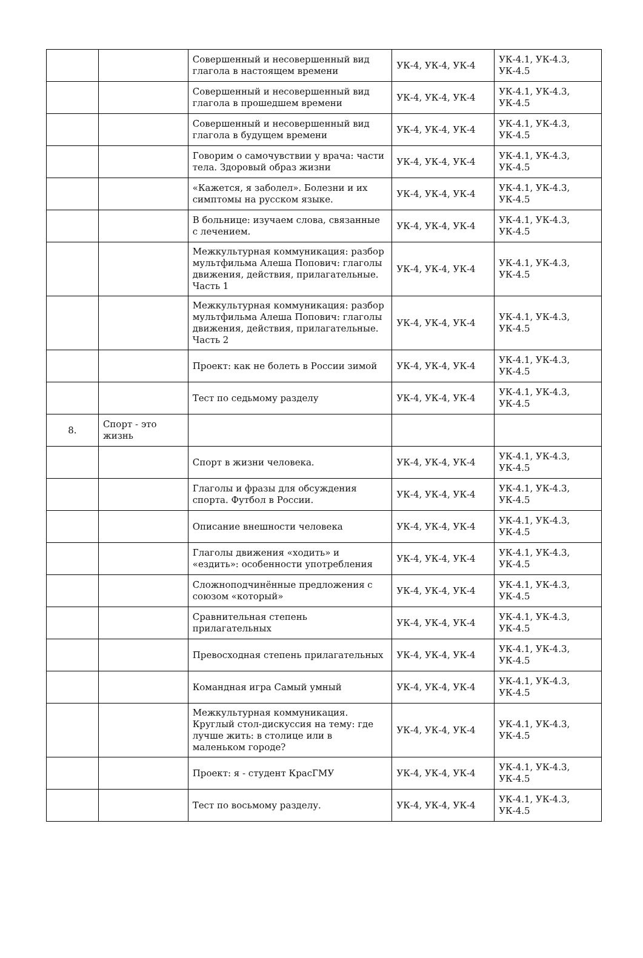| | | Совершенный и несовершенный вид глагола в настоящем времени | УК-4, УК-4, УК-4 | УК-4.1, УК-4.3, УК-4.5 |
| | | Совершенный и несовершенный вид глагола в прошедшем времени | УК-4, УК-4, УК-4 | УК-4.1, УК-4.3, УК-4.5 |
| | | Совершенный и несовершенный вид глагола в будущем времени | УК-4, УК-4, УК-4 | УК-4.1, УК-4.3, УК-4.5 |
| | | Говорим о самочувствии у врача: части тела. Здоровый образ жизни | УК-4, УК-4, УК-4 | УК-4.1, УК-4.3, УК-4.5 |
| | | «Кажется, я заболел». Болезни и их симптомы на русском языке. | УК-4, УК-4, УК-4 | УК-4.1, УК-4.3, УК-4.5 |
| | | В больнице: изучаем слова, связанные с лечением. | УК-4, УК-4, УК-4 | УК-4.1, УК-4.3, УК-4.5 |
| | | Межкультурная коммуникация: разбор мультфильма Алеша Попович: глаголы движения, действия, прилагательные. Часть 1 | УК-4, УК-4, УК-4 | УК-4.1, УК-4.3, УК-4.5 |
| | | Межкультурная коммуникация: разбор мультфильма Алеша Попович: глаголы движения, действия, прилагательные. Часть 2 | УК-4, УК-4, УК-4 | УК-4.1, УК-4.3, УК-4.5 |
| | | Проект: как не болеть в России зимой | УК-4, УК-4, УК-4 | УК-4.1, УК-4.3, УК-4.5 |
| | | Тест по седьмому разделу | УК-4, УК-4, УК-4 | УК-4.1, УК-4.3, УК-4.5 |
| 8. | Спорт - это жизнь | | | |
| | | Спорт в жизни человека. | УК-4, УК-4, УК-4 | УК-4.1, УК-4.3, УК-4.5 |
| | | Глаголы и фразы для обсуждения спорта. Футбол в России. | УК-4, УК-4, УК-4 | УК-4.1, УК-4.3, УК-4.5 |
| | | Описание внешности человека | УК-4, УК-4, УК-4 | УК-4.1, УК-4.3, УК-4.5 |
| | | Глаголы движения «ходить» и «ездить»: особенности употребления | УК-4, УК-4, УК-4 | УК-4.1, УК-4.3, УК-4.5 |
| | | Сложноподчинённые предложения с союзом «который» | УК-4, УК-4, УК-4 | УК-4.1, УК-4.3, УК-4.5 |
| | | Сравнительная степень прилагательных | УК-4, УК-4, УК-4 | УК-4.1, УК-4.3, УК-4.5 |
| | | Превосходная степень прилагательных | УК-4, УК-4, УК-4 | УК-4.1, УК-4.3, УК-4.5 |
| | | Командная игра Самый умный | УК-4, УК-4, УК-4 | УК-4.1, УК-4.3, УК-4.5 |
| | | Межкультурная коммуникация. Круглый стол-дискуссия на тему: где лучше жить: в столице или в маленьком городе? | УК-4, УК-4, УК-4 | УК-4.1, УК-4.3, УК-4.5 |
| | | Проект: я - студент КрасГМУ | УК-4, УК-4, УК-4 | УК-4.1, УК-4.3, УК-4.5 |
| | | Тест по восьмому разделу. | УК-4, УК-4, УК-4 | УК-4.1, УК-4.3, УК-4.5 |